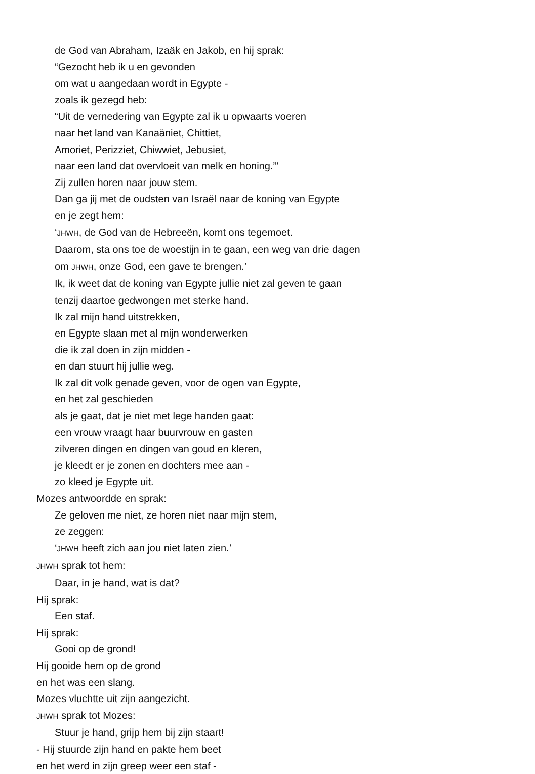de God van Abraham, Izaäk en Jakob, en hij sprak:
“Gezocht heb ik u en gevonden
om wat u aangedaan wordt in Egypte -
zoals ik gezegd heb:
“Uit de vernedering van Egypte zal ik u opwaarts voeren
naar het land van Kanaäniet, Chittiet,
Amoriet, Perizziet, Chiwwiet, Jebusiet,
naar een land dat overvloeit van melk en honing.”’
Zij zullen horen naar jouw stem.
Dan ga jij met de oudsten van Israël naar de koning van Egypte
en je zegt hem:
‘JHWH, de God van de Hebreeën, komt ons tegemoet.
Daarom, sta ons toe de woestijn in te gaan, een weg van drie dagen
om JHWH, onze God, een gave te brengen.’
Ik, ik weet dat de koning van Egypte jullie niet zal geven te gaan
tenzij daartoe gedwongen met sterke hand.
Ik zal mijn hand uitstrekken,
en Egypte slaan met al mijn wonderwerken
die ik zal doen in zijn midden -
en dan stuurt hij jullie weg.
Ik zal dit volk genade geven, voor de ogen van Egypte,
en het zal geschieden
als je gaat, dat je niet met lege handen gaat:
een vrouw vraagt haar buurvrouw en gasten
zilveren dingen en dingen van goud en kleren,
je kleedt er je zonen en dochters mee aan -
zo kleed je Egypte uit.
Mozes antwoordde en sprak:
Ze geloven me niet, ze horen niet naar mijn stem,
ze zeggen:
‘JHWH heeft zich aan jou niet laten zien.’
JHWH sprak tot hem:
Daar, in je hand, wat is dat?
Hij sprak:
Een staf.
Hij sprak:
Gooi op de grond!
Hij gooide hem op de grond
en het was een slang.
Mozes vluchtte uit zijn aangezicht.
JHWH sprak tot Mozes:
Stuur je hand, grijp hem bij zijn staart!
- Hij stuurde zijn hand en pakte hem beet
en het werd in zijn greep weer een staf -